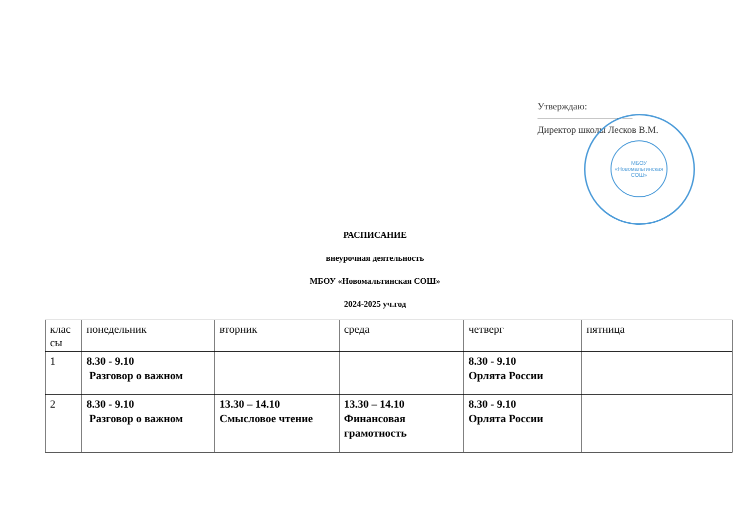Утверждаю:
Директор школы Лесков В.М.
МБОУ
«Новомальтинская
СОШ»
РАСПИСАНИЕ
внеурочная деятельность
МБОУ «Новомальтинская СОШ»
2024-2025 уч.год
| клас сы | понедельник | вторник | среда | четверг | пятница |
| --- | --- | --- | --- | --- | --- |
| 1 | 8.30 - 9.10 Разговор о важном | | | 8.30 - 9.10 Орлята России | |
| 2 | 8.30 - 9.10 Разговор о важном | 13.30 – 14.10 Смысловое чтение | 13.30 – 14.10 Финансовая грамотность | 8.30 - 9.10 Орлята России | |